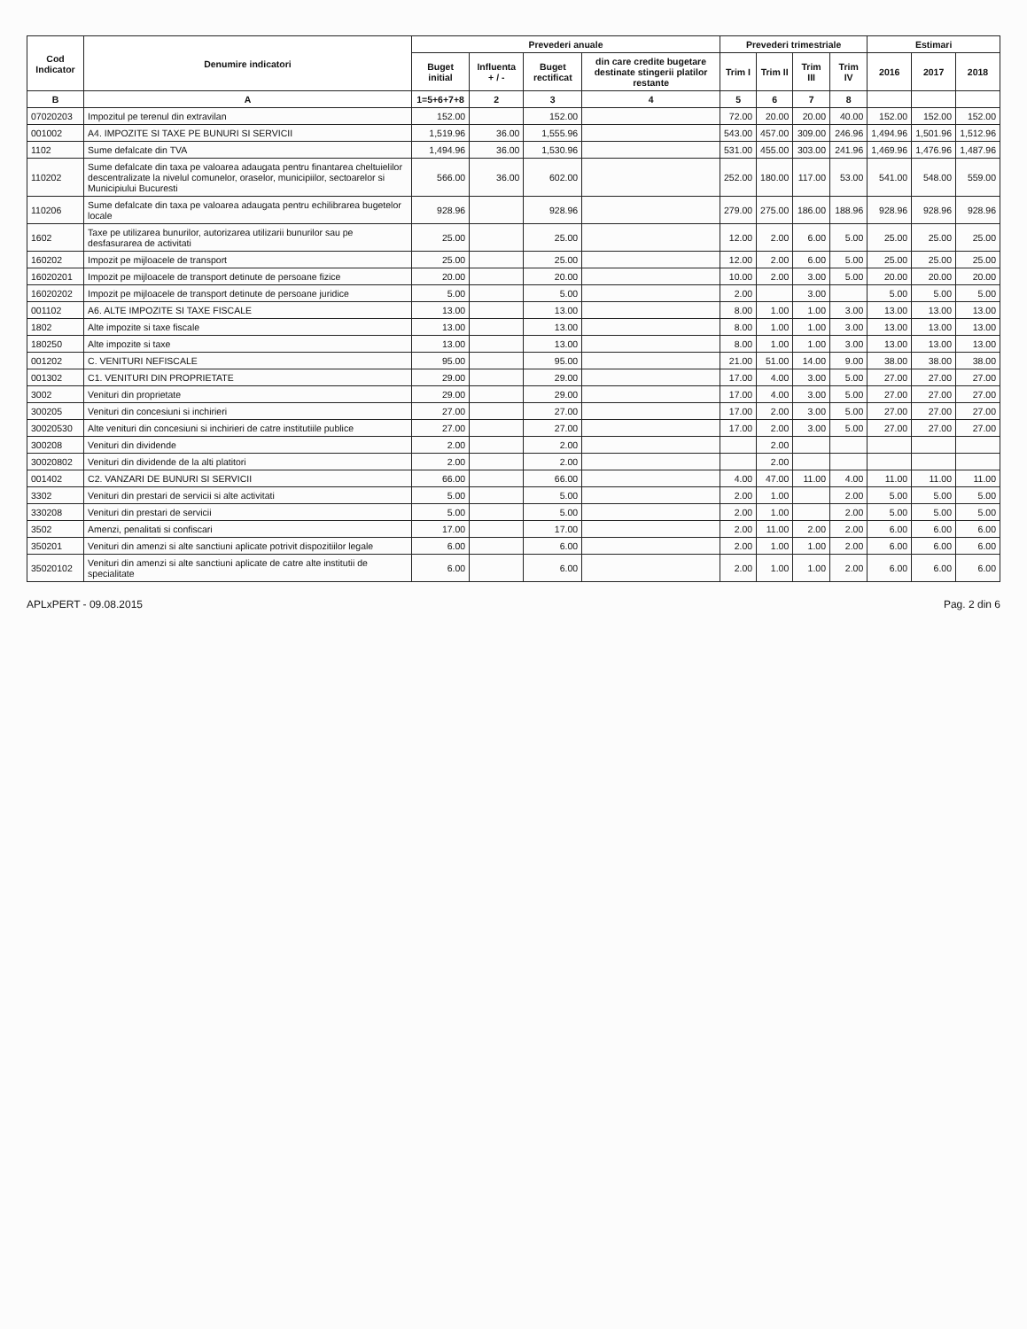| Cod Indicator | Denumire indicatori | Prevederi anuale | | | | Prevederi trimestriale | | | | Estimari | | |
| --- | --- | --- | --- | --- | --- | --- | --- | --- | --- | --- | --- | --- |
| | | Buget initial | Influenta + / - | Buget rectificat | din care credite bugetare destinate stingerii platilor restante | Trim I | Trim II | Trim III | Trim IV | 2016 | 2017 | 2018 |
| B | A | 1=5+6+7+8 | 2 | 3 | 4 | 5 | 6 | 7 | 8 | | | |
| 07020203 | Impozitul pe terenul din extravilan | 152.00 | | 152.00 | | 72.00 | 20.00 | 20.00 | 40.00 | 152.00 | 152.00 | 152.00 |
| 001002 | A4. IMPOZITE SI TAXE PE BUNURI SI SERVICII | 1,519.96 | 36.00 | 1,555.96 | | 543.00 | 457.00 | 309.00 | 246.96 | 1,494.96 | 1,501.96 | 1,512.96 |
| 1102 | Sume defalcate din TVA | 1,494.96 | 36.00 | 1,530.96 | | 531.00 | 455.00 | 303.00 | 241.96 | 1,469.96 | 1,476.96 | 1,487.96 |
| 110202 | Sume defalcate din taxa pe valoarea adaugata pentru finantarea cheltuielilor descentralizate la nivelul comunelor, oraselor, municipiilor, sectoarelor si Municipiului Bucuresti | 566.00 | 36.00 | 602.00 | | 252.00 | 180.00 | 117.00 | 53.00 | 541.00 | 548.00 | 559.00 |
| 110206 | Sume defalcate din taxa pe valoarea adaugata pentru echilibrarea bugetelor locale | 928.96 | | 928.96 | | 279.00 | 275.00 | 186.00 | 188.96 | 928.96 | 928.96 | 928.96 |
| 1602 | Taxe pe utilizarea bunurilor, autorizarea utilizarii bunurilor sau pe desfasurarea de activitati | 25.00 | | 25.00 | | 12.00 | 2.00 | 6.00 | 5.00 | 25.00 | 25.00 | 25.00 |
| 160202 | Impozit pe mijloacele de transport | 25.00 | | 25.00 | | 12.00 | 2.00 | 6.00 | 5.00 | 25.00 | 25.00 | 25.00 |
| 16020201 | Impozit pe mijloacele de transport detinute de persoane fizice | 20.00 | | 20.00 | | 10.00 | 2.00 | 3.00 | 5.00 | 20.00 | 20.00 | 20.00 |
| 16020202 | Impozit pe mijloacele de transport detinute de persoane juridice | 5.00 | | 5.00 | | 2.00 | | 3.00 | | 5.00 | 5.00 | 5.00 |
| 001102 | A6. ALTE IMPOZITE SI TAXE FISCALE | 13.00 | | 13.00 | | 8.00 | 1.00 | 1.00 | 3.00 | 13.00 | 13.00 | 13.00 |
| 1802 | Alte impozite si taxe fiscale | 13.00 | | 13.00 | | 8.00 | 1.00 | 1.00 | 3.00 | 13.00 | 13.00 | 13.00 |
| 180250 | Alte impozite si taxe | 13.00 | | 13.00 | | 8.00 | 1.00 | 1.00 | 3.00 | 13.00 | 13.00 | 13.00 |
| 001202 | C. VENITURI NEFISCALE | 95.00 | | 95.00 | | 21.00 | 51.00 | 14.00 | 9.00 | 38.00 | 38.00 | 38.00 |
| 001302 | C1. VENITURI DIN PROPRIETATE | 29.00 | | 29.00 | | 17.00 | 4.00 | 3.00 | 5.00 | 27.00 | 27.00 | 27.00 |
| 3002 | Venituri din proprietate | 29.00 | | 29.00 | | 17.00 | 4.00 | 3.00 | 5.00 | 27.00 | 27.00 | 27.00 |
| 300205 | Venituri din concesiuni si inchirieri | 27.00 | | 27.00 | | 17.00 | 2.00 | 3.00 | 5.00 | 27.00 | 27.00 | 27.00 |
| 30020530 | Alte venituri din concesiuni si inchirieri de catre institutiile publice | 27.00 | | 27.00 | | 17.00 | 2.00 | 3.00 | 5.00 | 27.00 | 27.00 | 27.00 |
| 300208 | Venituri din dividende | 2.00 | | 2.00 | | | 2.00 | | | | | |
| 30020802 | Venituri din dividende de la alti platitori | 2.00 | | 2.00 | | | 2.00 | | | | | |
| 001402 | C2. VANZARI DE BUNURI SI SERVICII | 66.00 | | 66.00 | | 4.00 | 47.00 | 11.00 | 4.00 | 11.00 | 11.00 | 11.00 |
| 3302 | Venituri din prestari de servicii si alte activitati | 5.00 | | 5.00 | | 2.00 | 1.00 | | 2.00 | 5.00 | 5.00 | 5.00 |
| 330208 | Venituri din prestari de servicii | 5.00 | | 5.00 | | 2.00 | 1.00 | | 2.00 | 5.00 | 5.00 | 5.00 |
| 3502 | Amenzi, penalitati si confiscari | 17.00 | | 17.00 | | 2.00 | 11.00 | 2.00 | 2.00 | 6.00 | 6.00 | 6.00 |
| 350201 | Venituri din amenzi si alte sanctiuni aplicate potrivit dispozitiilor legale | 6.00 | | 6.00 | | 2.00 | 1.00 | 1.00 | 2.00 | 6.00 | 6.00 | 6.00 |
| 35020102 | Venituri din amenzi si alte sanctiuni aplicate de catre alte institutii de specialitate | 6.00 | | 6.00 | | 2.00 | 1.00 | 1.00 | 2.00 | 6.00 | 6.00 | 6.00 |
APLxPERT - 09.08.2015 Pag. 2 din 6